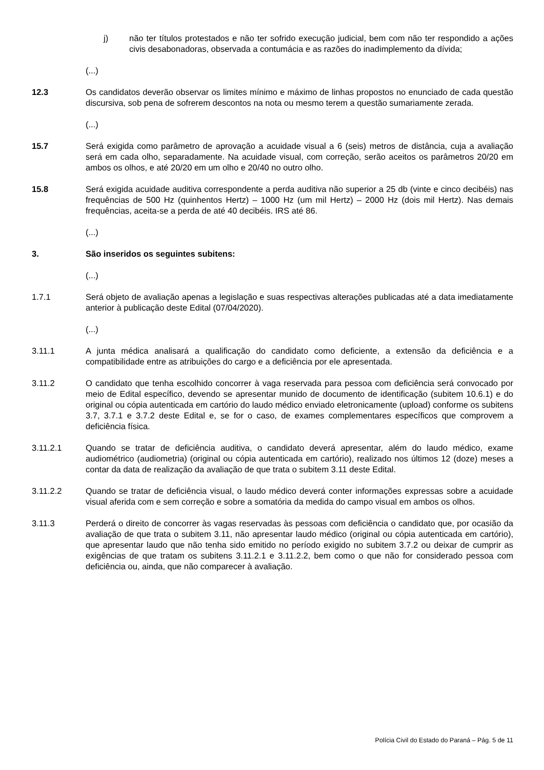j) não ter títulos protestados e não ter sofrido execução judicial, bem com não ter respondido a ações civis desabonadoras, observada a contumácia e as razões do inadimplemento da dívida;
(...)
12.3 Os candidatos deverão observar os limites mínimo e máximo de linhas propostos no enunciado de cada questão discursiva, sob pena de sofrerem descontos na nota ou mesmo terem a questão sumariamente zerada.
(...)
15.7 Será exigida como parâmetro de aprovação a acuidade visual a 6 (seis) metros de distância, cuja a avaliação será em cada olho, separadamente. Na acuidade visual, com correção, serão aceitos os parâmetros 20/20 em ambos os olhos, e até 20/20 em um olho e 20/40 no outro olho.
15.8 Será exigida acuidade auditiva correspondente a perda auditiva não superior a 25 db (vinte e cinco decibéis) nas frequências de 500 Hz (quinhentos Hertz) – 1000 Hz (um mil Hertz) – 2000 Hz (dois mil Hertz). Nas demais frequências, aceita-se a perda de até 40 decibéis. IRS até 86.
(...)
3. São inseridos os seguintes subitens:
(...)
1.7.1 Será objeto de avaliação apenas a legislação e suas respectivas alterações publicadas até a data imediatamente anterior à publicação deste Edital (07/04/2020).
(...)
3.11.1 A junta médica analisará a qualificação do candidato como deficiente, a extensão da deficiência e a compatibilidade entre as atribuições do cargo e a deficiência por ele apresentada.
3.11.2 O candidato que tenha escolhido concorrer à vaga reservada para pessoa com deficiência será convocado por meio de Edital específico, devendo se apresentar munido de documento de identificação (subitem 10.6.1) e do original ou cópia autenticada em cartório do laudo médico enviado eletronicamente (upload) conforme os subitens 3.7, 3.7.1 e 3.7.2 deste Edital e, se for o caso, de exames complementares específicos que comprovem a deficiência física.
3.11.2.1 Quando se tratar de deficiência auditiva, o candidato deverá apresentar, além do laudo médico, exame audiométrico (audiometria) (original ou cópia autenticada em cartório), realizado nos últimos 12 (doze) meses a contar da data de realização da avaliação de que trata o subitem 3.11 deste Edital.
3.11.2.2 Quando se tratar de deficiência visual, o laudo médico deverá conter informações expressas sobre a acuidade visual aferida com e sem correção e sobre a somatória da medida do campo visual em ambos os olhos.
3.11.3 Perderá o direito de concorrer às vagas reservadas às pessoas com deficiência o candidato que, por ocasião da avaliação de que trata o subitem 3.11, não apresentar laudo médico (original ou cópia autenticada em cartório), que apresentar laudo que não tenha sido emitido no período exigido no subitem 3.7.2 ou deixar de cumprir as exigências de que tratam os subitens 3.11.2.1 e 3.11.2.2, bem como o que não for considerado pessoa com deficiência ou, ainda, que não comparecer à avaliação.
Polícia Civil do Estado do Paraná – Pág. 5 de 11